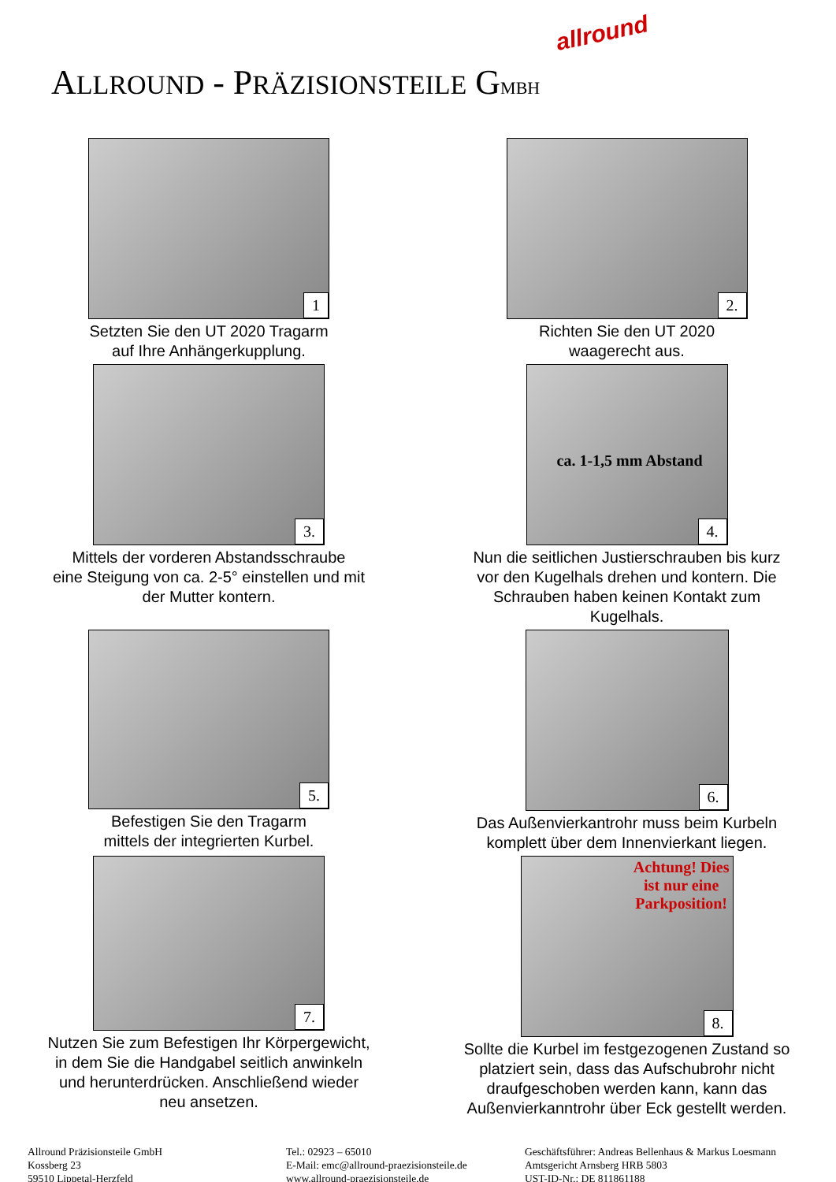ALLROUND - PRÄZISIONSTEILE GMBH
allround
1
Setzten Sie den UT 2020 Tragarm
auf Ihre Anhängerkupplung.
2.
Richten Sie den UT 2020
waagerecht aus.
3.
Mittels der vorderen Abstandsschraube
eine Steigung von ca. 2-5° einstellen und mit
der Mutter kontern.
ca. 1-1,5 mm Abstand
4.
Nun die seitlichen Justierschrauben bis kurz
vor den Kugelhals drehen und kontern. Die
Schrauben haben keinen Kontakt zum
Kugelhals.
5.
Befestigen Sie den Tragarm
mittels der integrierten Kurbel.
6.
Das Außenvierkantrohr muss beim Kurbeln
komplett über dem Innenvierkant liegen.
7.
Nutzen Sie zum Befestigen Ihr Körpergewicht,
in dem Sie die Handgabel seitlich anwinkeln
und herunterdrücken. Anschließend wieder
neu ansetzen.
Achtung! Dies
ist nur eine
Parkposition!
8.
Sollte die Kurbel im festgezogenen Zustand so
platziert sein, dass das Aufschubrohr nicht
draufgeschoben werden kann, kann das
Außenvierkanntrohr über Eck gestellt werden.
Allround Präzisionsteile GmbH
Kossberg 23
59510 Lippetal-Herzfeld
Tel.: 02923 – 65010
E-Mail: emc@allround-praezisionsteile.de
www.allround-praezisionsteile.de
Geschäftsführer: Andreas Bellenhaus & Markus Loesmann
Amtsgericht Arnsberg HRB 5803
UST-ID-Nr.: DE 811861188